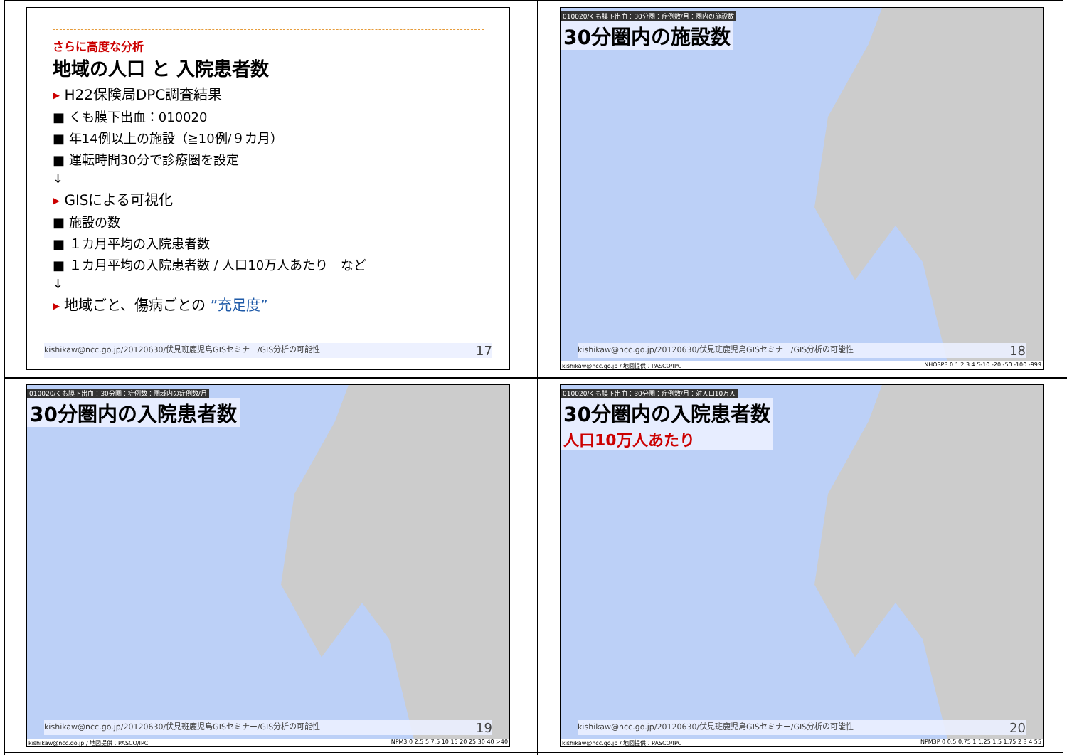さらに高度な分析
地域の人口 と 入院患者数
▸ H22保険局DPC調査結果
■ くも膜下出血：010020
■ 年14例以上の施設（≧10例/９カ月）
■ 運転時間30分で診療圏を設定
↓
▸ GISによる可視化
■ 施設の数
■ １カ月平均の入院患者数
■ １カ月平均の入院患者数 / 人口10万人あたり　など
↓
▸ 地域ごと、傷病ごとの ”充足度”
kishikaw@ncc.go.jp/20120630/伏見班鹿児島GISセミナー/GIS分析の可能性 17
010020/くも膜下出血：30分圏：症例数/月：圏内の施設数
30分圏内の施設数
kishikaw@ncc.go.jp/20120630/伏見班鹿児島GISセミナー/GIS分析の可能性 18
kishikaw@ncc.go.jp / 地図提供：PASCO/IPC NHOSP3 0 1 2 3 4 5-10 -20 -50 -100 -999
010020/くも膜下出血：30分圏：症例数：圏域内の症例数/月
30分圏内の入院患者数
kishikaw@ncc.go.jp/20120630/伏見班鹿児島GISセミナー/GIS分析の可能性 19
kishikaw@ncc.go.jp / 地図提供：PASCO/IPC NPM3 0 2.5 5 7.5 10 15 20 25 30 40 >40
010020/くも膜下出血：30分圏：症例数/月：対人口10万人
30分圏内の入院患者数
人口10万人あたり
kishikaw@ncc.go.jp/20120630/伏見班鹿児島GISセミナー/GIS分析の可能性 20
kishikaw@ncc.go.jp / 地図提供：PASCO/IPC NPM3P 0 0.5 0.75 1 1.25 1.5 1.75 2 3 4 55